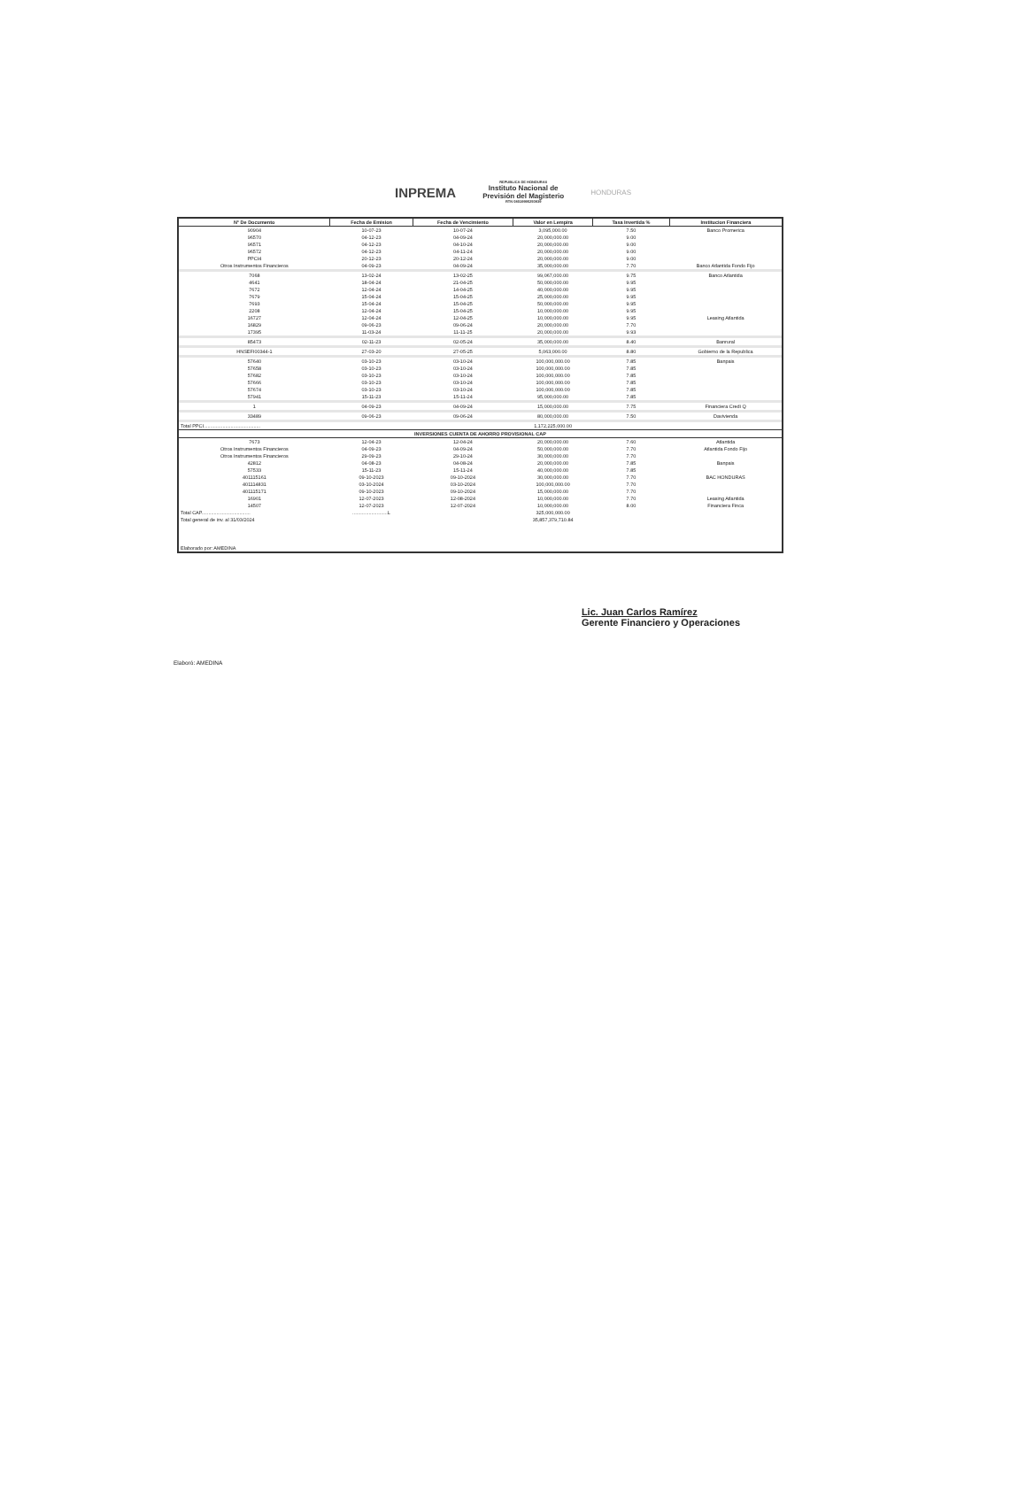INPREMA
REPUBLICA DE HONDURAS
Instituto Nacional de
Previsión del Magisterio
RTN 08019995250939
HONDURAS
| N° De Documento | Fecha de Emision | Fecha de Vencimiento | Valor en Lempira | Tasa Invertida % | Institucion Financiera |
| --- | --- | --- | --- | --- | --- |
| 90904 | 10-07-23 | 10-07-24 | 3,095,000.00 | 7.50 | Banco Promerica |
| 96570 | 04-12-23 | 04-09-24 | 20,000,000.00 | 9.00 | |
| 96571 | 04-12-23 | 04-10-24 | 20,000,000.00 | 9.00 | |
| 96572 | 04-12-23 | 04-11-24 | 20,000,000.00 | 9.00 | |
| PPCI4 | 20-12-23 | 20-12-24 | 20,000,000.00 | 9.00 | |
| Otros Instrumentos Financieros | 04-09-23 | 04-09-24 | 35,000,000.00 | 7.70 | Banco Atlantida Fondo Fijo |
| 7068 | 13-02-24 | 13-02-25 | 99,067,000.00 | 9.75 | Banco Atlantida |
| 4641 | 18-04-24 | 21-04-25 | 50,000,000.00 | 9.95 | |
| 7672 | 12-04-24 | 14-04-25 | 40,000,000.00 | 9.95 | |
| 7679 | 15-04-24 | 15-04-25 | 25,000,000.00 | 9.95 | |
| 7693 | 15-04-24 | 15-04-25 | 50,000,000.00 | 9.95 | |
| 2208 | 12-04-24 | 15-04-25 | 10,000,000.00 | 9.95 | |
| 16727 | 12-04-24 | 12-04-25 | 10,000,000.00 | 9.95 | Leasing Atlantida |
| 16829 | 09-06-23 | 09-06-24 | 20,000,000.00 | 7.70 | |
| 17395 | 11-03-24 | 11-11-25 | 20,000,000.00 | 9.93 | |
| 85473 | 02-11-23 | 02-05-24 | 35,000,000.00 | 8.40 | Banrural |
| HNSEFI00344-1 | 27-03-20 | 27-05-25 | 5,063,000.00 | 8.80 | Gobierno de la Republica |
| 57640 | 03-10-23 | 03-10-24 | 100,000,000.00 | 7.85 | Banpais |
| 57658 | 03-10-23 | 03-10-24 | 100,000,000.00 | 7.85 | |
| 57682 | 03-10-23 | 03-10-24 | 100,000,000.00 | 7.85 | |
| 57666 | 03-10-23 | 03-10-24 | 100,000,000.00 | 7.85 | |
| 57674 | 03-10-23 | 03-10-24 | 100,000,000.00 | 7.85 | |
| 57941 | 15-11-23 | 15-11-24 | 95,000,000.00 | 7.85 | |
| 1 | 04-09-23 | 04-09-24 | 15,000,000.00 | 7.75 | Financiera Credi Q |
| 33489 | 09-06-23 | 09-06-24 | 80,000,000.00 | 7.50 | Davivienda |
| Total PPCI.......................................... | | | 1,172,225,000.00 | | |
| INVERSIONES CUENTA DE AHORRO PROVISIONAL CAP | | | | | |
| 7673 | 12-04-23 | 12-04-24 | 20,000,000.00 | 7.60 | Atlantida |
| Otros Instrumentos Financieros | 04-09-23 | 04-09-24 | 50,000,000.00 | 7.70 | Atlantida Fondo Fijo |
| Otros Instrumentos Financieros | 29-09-23 | 29-10-24 | 30,000,000.00 | 7.70 | |
| 42812 | 04-08-23 | 04-08-24 | 20,000,000.00 | 7.85 | Banpais |
| 57533 | 15-11-23 | 15-11-24 | 40,000,000.00 | 7.85 | |
| 401115161 | 09-10-2023 | 09-10-2024 | 30,000,000.00 | 7.70 | BAC HONDURAS |
| 401114831 | 03-10-2024 | 03-10-2024 | 100,000,000.00 | 7.70 | |
| 401115171 | 09-10-2023 | 09-10-2024 | 15,000,000.00 | 7.70 | |
| 16901 | 12-07-2023 | 12-08-2024 | 10,000,000.00 | 7.70 | Leasing Atlantida |
| 14507 | 12-07-2023 | 12-07-2024 | 10,000,000.00 | 8.00 | Financiera Finca |
| Total CAP.................................... | ..........................L | | 325,000,000.00 | | |
| Total general de inv. al 31/03/2024 | | | 35,857,379,710.84 | | |
| Elaborado por: AMEDINA | | | | | |
Elaboró: AMEDINA
Lic. Juan Carlos Ramírez
Gerente Financiero y Operaciones